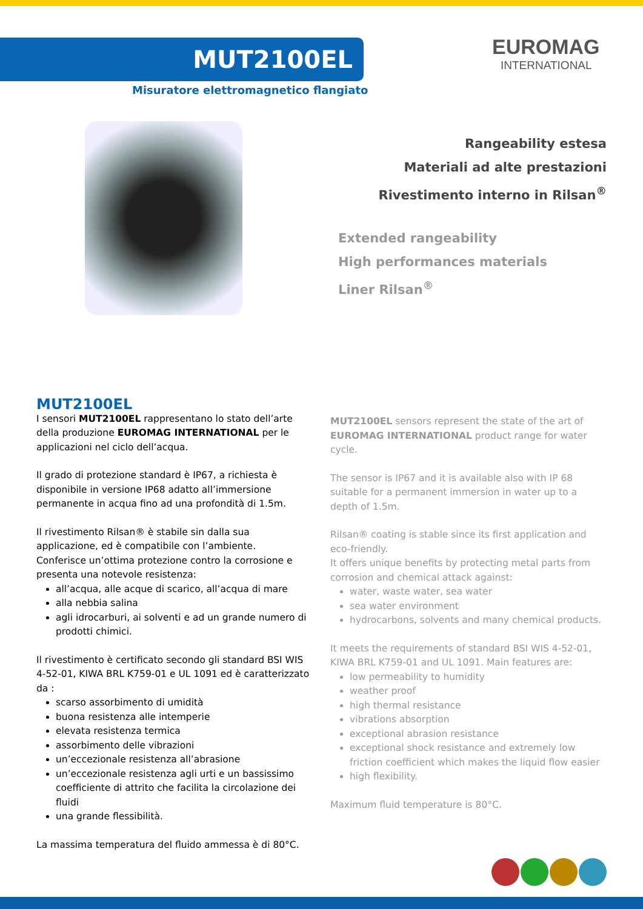MUT2100EL
Misuratore elettromagnetico flangiato
EUROMAG
INTERNATIONAL
Rangeability estesa
Materiali ad alte prestazioni
Rivestimento interno in Rilsan<sup>®</sup>
Extended rangeability
High performances materials
Liner Rilsan<sup>®</sup>
MUT2100EL
I sensori MUT2100EL rappresentano lo stato dell’arte della produzione EUROMAG INTERNATIONAL per le applicazioni nel ciclo dell’acqua.
Il grado di protezione standard è IP67, a richiesta è disponibile in versione IP68 adatto all’immersione permanente in acqua fino ad una profondità di 1.5m.
Il rivestimento Rilsan® è stabile sin dalla sua applicazione, ed è compatibile con l’ambiente.
Conferisce un’ottima protezione contro la corrosione e presenta una notevole resistenza:
all’acqua, alle acque di scarico, all’acqua di mare
alla nebbia salina
agli idrocarburi, ai solventi e ad un grande numero di prodotti chimici.
Il rivestimento è certificato secondo gli standard BSI WIS 4-52-01, KIWA BRL K759-01 e UL 1091 ed è caratterizzato da :
scarso assorbimento di umidità
buona resistenza alle intemperie
elevata resistenza termica
assorbimento delle vibrazioni
un’eccezionale resistenza all’abrasione
un’eccezionale resistenza agli urti e un bassissimo coefficiente di attrito che facilita la circolazione dei fluidi
una grande flessibilità.
La massima temperatura del fluido ammessa è di 80°C.
MUT2100EL sensors represent the state of the art of EUROMAG INTERNATIONAL product range for water cycle.
The sensor is IP67 and it is available also with IP 68 suitable for a permanent immersion in water up to a depth of 1.5m.
Rilsan® coating is stable since its first application and eco-friendly.
It offers unique benefits by protecting metal parts from corrosion and chemical attack against:
water, waste water, sea water
sea water environment
hydrocarbons, solvents and many chemical products.
It meets the requirements of standard BSI WIS 4-52-01, KIWA BRL K759-01 and UL 1091. Main features are:
low permeability to humidity
weather proof
high thermal resistance
vibrations absorption
exceptional abrasion resistance
exceptional shock resistance and extremely low friction coefficient which makes the liquid flow easier
high flexibility.
Maximum fluid temperature is 80°C.